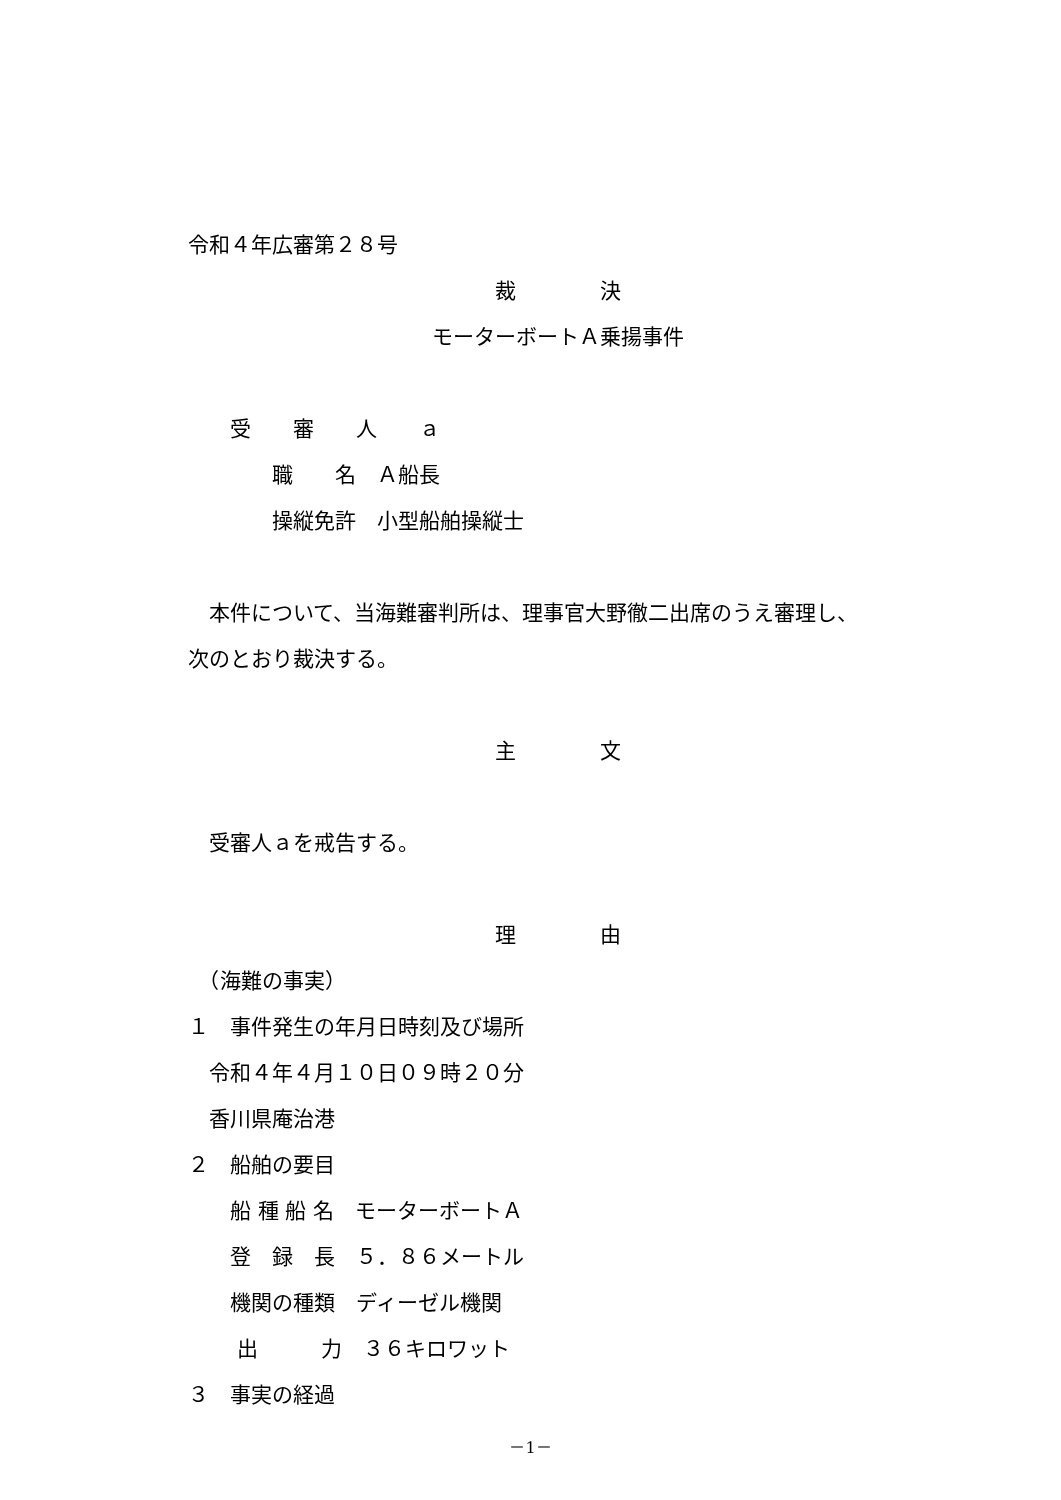令和４年広審第２８号
裁　　　　決
モーターボートＡ乗揚事件
　　受　　審　　人　　ａ
　　　　職　　名　Ａ船長
　　　　操縦免許　小型船舶操縦士
　本件について、当海難審判所は、理事官大野徹二出席のうえ審理し、
次のとおり裁決する。
主　　　　文
　受審人ａを戒告する。
理　　　　由
　（海難の事実）
１　事件発生の年月日時刻及び場所
　令和４年４月１０日０９時２０分
　香川県庵治港
２　船舶の要目
　　船 種 船 名　モーターボートＡ
　　登　録　長　５．８６メートル
　　機関の種類　ディーゼル機関
　　 出　　　力　３６キロワット
３　事実の経過
－1－